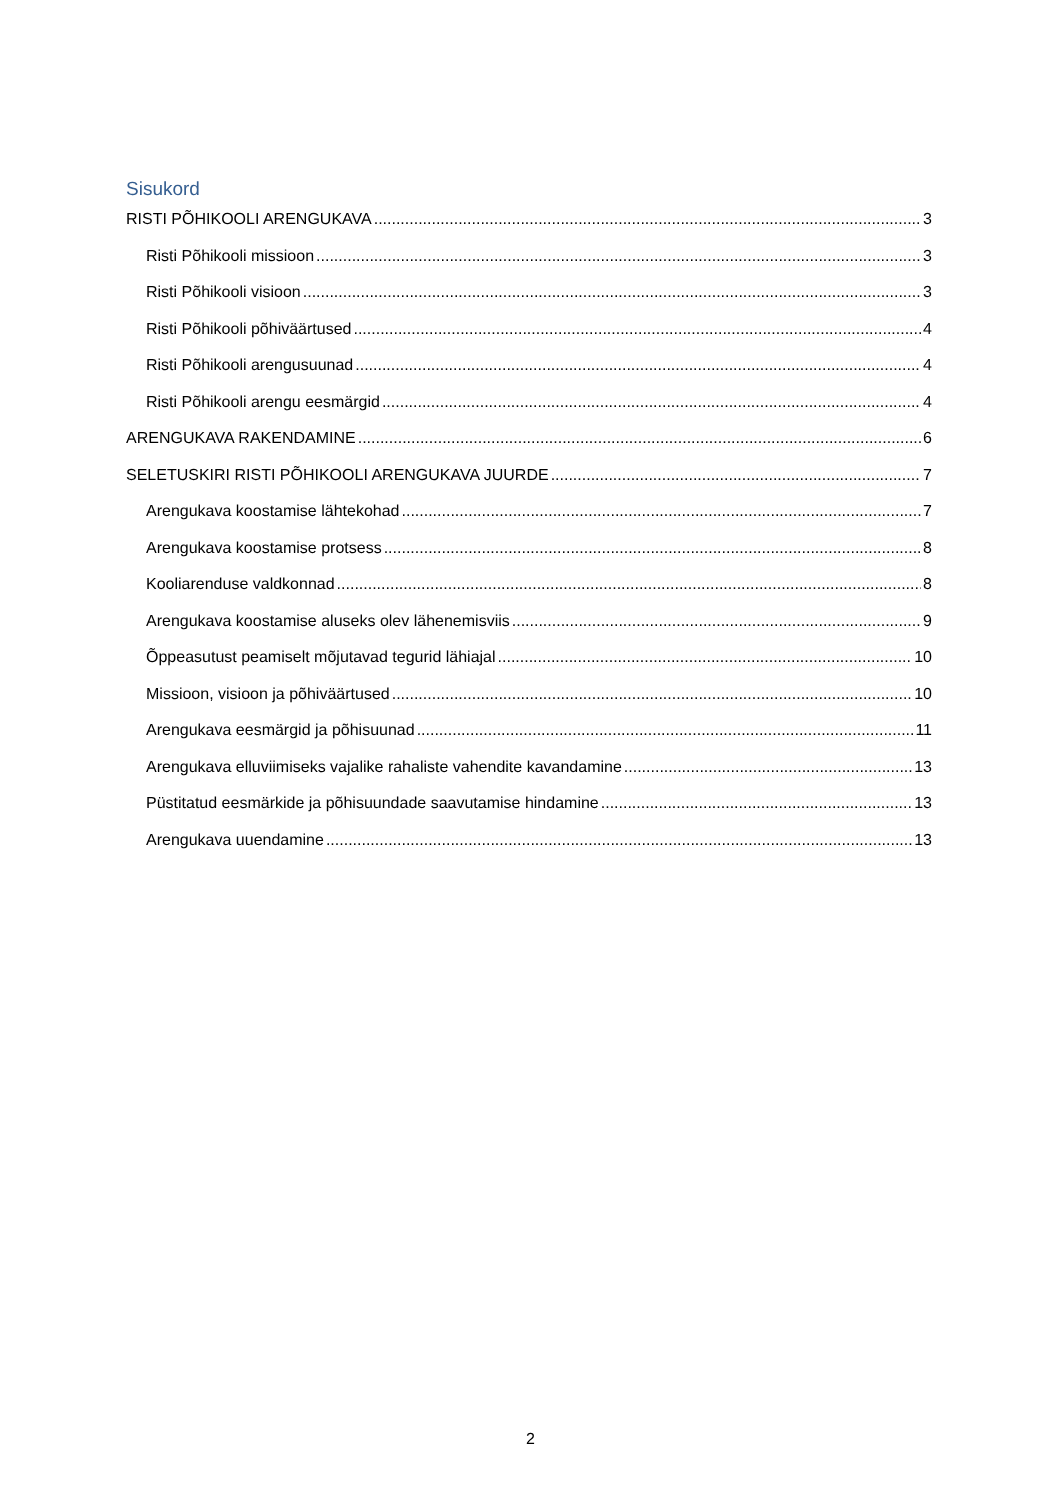Sisukord
RISTI PÕHIKOOLI ARENGUKAVA 3
Risti Põhikooli missioon 3
Risti Põhikooli visioon 3
Risti Põhikooli põhiväärtused 4
Risti Põhikooli arengusuunad 4
Risti Põhikooli arengu eesmärgid 4
ARENGUKAVA RAKENDAMINE 6
SELETUSKIRI RISTI PÕHIKOOLI ARENGUKAVA JUURDE 7
Arengukava koostamise lähtekohad 7
Arengukava koostamise protsess 8
Kooliarenduse valdkonnad 8
Arengukava koostamise aluseks olev lähenemisviis 9
Õppeasutust peamiselt mõjutavad tegurid lähiajal 10
Missioon, visioon ja põhiväärtused 10
Arengukava eesmärgid ja põhisuunad 11
Arengukava elluviimiseks vajalike rahaliste vahendite kavandamine 13
Püstitatud eesmärkide ja põhisuundade saavutamise hindamine 13
Arengukava uuendamine 13
2